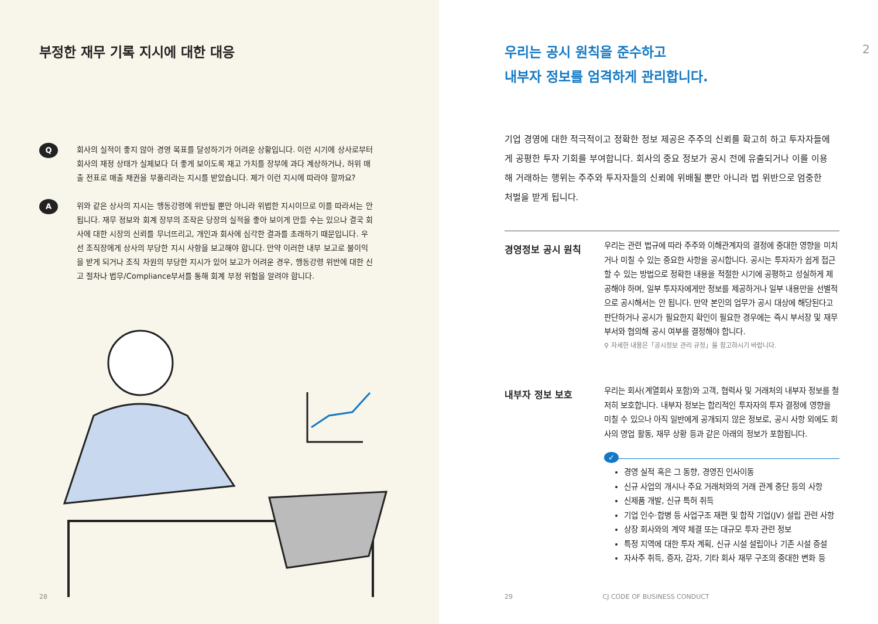부정한 재무 기록 지시에 대한 대응
Q
회사의 실적이 좋지 않아 경영 목표를 달성하기가 어려운 상황입니다. 이런 시기에 상사로부터 회사의 재정 상태가 실제보다 더 좋게 보이도록 재고 가치를 장부에 과다 계상하거나, 허위 매출 전표로 매출 채권을 부풀리라는 지시를 받았습니다. 제가 이런 지시에 따라야 할까요?
A
위와 같은 상사의 지시는 행동강령에 위반될 뿐만 아니라 위법한 지시이므로 이를 따라서는 안 됩니다. 재무 정보와 회계 장부의 조작은 당장의 실적을 좋아 보이게 만들 수는 있으나 결국 회사에 대한 시장의 신뢰를 무너뜨리고, 개인과 회사에 심각한 결과를 초래하기 때문입니다. 우선 조직장에게 상사의 부당한 지시 사항을 보고해야 합니다. 만약 이러한 내부 보고로 불이익을 받게 되거나 조직 차원의 부당한 지시가 있어 보고가 어려운 경우, 행동강령 위반에 대한 신고 절차나 법무/Compliance부서를 통해 회계 부정 위험을 알려야 합니다.
28
우리는 공시 원칙을 준수하고
내부자 정보를 엄격하게 관리합니다.
2
기업 경영에 대한 적극적이고 정확한 정보 제공은 주주의 신뢰를 확고히 하고 투자자들에게 공평한 투자 기회를 부여합니다. 회사의 중요 정보가 공시 전에 유출되거나 이를 이용해 거래하는 행위는 주주와 투자자들의 신뢰에 위배될 뿐만 아니라 법 위반으로 엄중한 처벌을 받게 됩니다.
경영정보 공시 원칙
우리는 관련 법규에 따라 주주와 이해관계자의 결정에 중대한 영향을 미치거나 미칠 수 있는 중요한 사항을 공시합니다. 공시는 투자자가 쉽게 접근할 수 있는 방법으로 정확한 내용을 적절한 시기에 공평하고 성실하게 제공해야 하며, 일부 투자자에게만 정보를 제공하거나 일부 내용만을 선별적으로 공시해서는 안 됩니다. 만약 본인의 업무가 공시 대상에 해당된다고 판단하거나 공시가 필요한지 확인이 필요한 경우에는 즉시 부서장 및 재무부서와 협의해 공시 여부를 결정해야 합니다.
⚲ 자세한 내용은「공시정보 관리 규정」을 참고하시기 바랍니다.
내부자 정보 보호
우리는 회사(계열회사 포함)와 고객, 협력사 및 거래처의 내부자 정보를 철저히 보호합니다. 내부자 정보는 합리적인 투자자의 투자 결정에 영향을 미칠 수 있으나 아직 일반에게 공개되지 않은 정보로, 공시 사항 외에도 회사의 영업 활동, 재무 상황 등과 같은 아래의 정보가 포함됩니다.
✓
경영 실적 혹은 그 동향, 경영진 인사이동
신규 사업의 개시나 주요 거래처와의 거래 관계 중단 등의 사항
신제품 개발, 신규 특허 취득
기업 인수·합병 등 사업구조 재편 및 합작 기업(JV) 설립 관련 사항
상장 회사와의 계약 체결 또는 대규모 투자 관련 정보
특정 지역에 대한 투자 계획, 신규 시설 설립이나 기존 시설 증설
자사주 취득, 증자, 감자, 기타 회사 재무 구조의 중대한 변화 등
29 CJ CODE OF BUSINESS CONDUCT